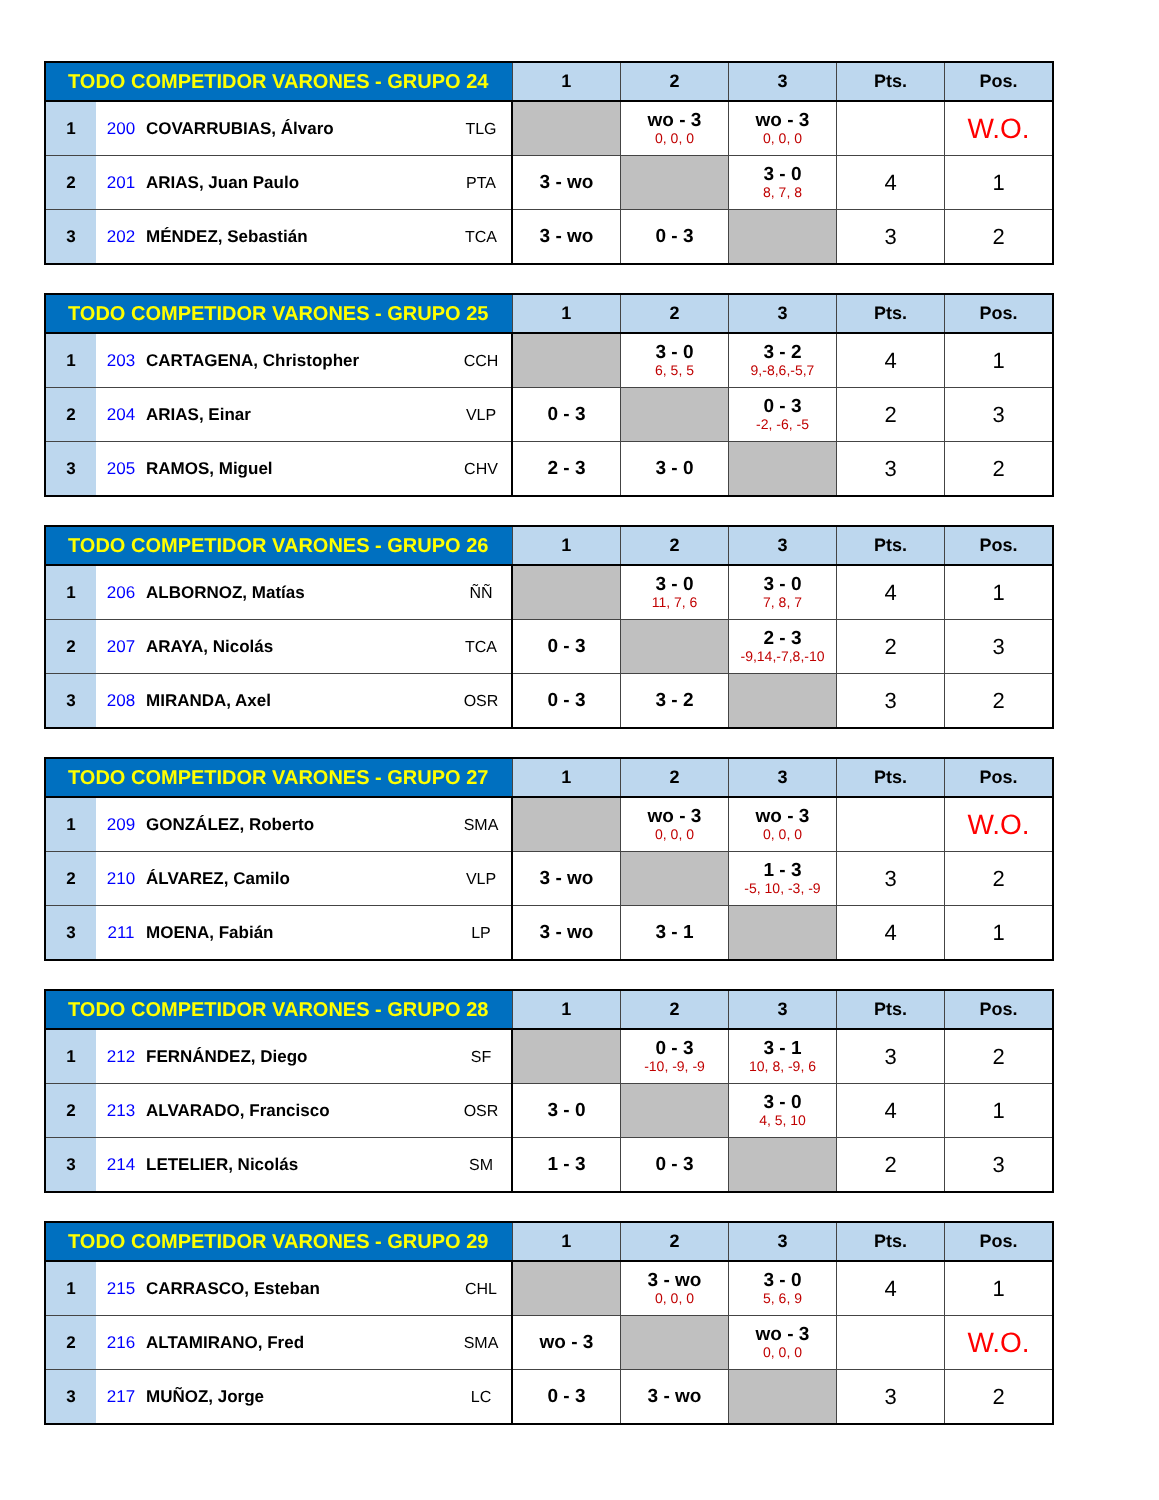| TODO COMPETIDOR VARONES - GRUPO 24 | | | | 1 | 2 | 3 | Pts. | Pos. |
| --- | --- | --- | --- | --- | --- | --- | --- | --- |
| 1 | 200 | COVARRUBIAS, Álvaro | TLG | | wo - 3 0, 0, 0 | wo - 3 0, 0, 0 | | W.O. |
| 2 | 201 | ARIAS, Juan Paulo | PTA | 3 - wo | | 3 - 0 8, 7, 8 | 4 | 1 |
| 3 | 202 | MÉNDEZ, Sebastián | TCA | 3 - wo | 0 - 3 | | 3 | 2 |
| TODO COMPETIDOR VARONES - GRUPO 25 | | | | 1 | 2 | 3 | Pts. | Pos. |
| --- | --- | --- | --- | --- | --- | --- | --- | --- |
| 1 | 203 | CARTAGENA, Christopher | CCH | | 3 - 0 6, 5, 5 | 3 - 2 9,-8,6,-5,7 | 4 | 1 |
| 2 | 204 | ARIAS, Einar | VLP | 0 - 3 | | 0 - 3 -2, -6, -5 | 2 | 3 |
| 3 | 205 | RAMOS, Miguel | CHV | 2 - 3 | 3 - 0 | | 3 | 2 |
| TODO COMPETIDOR VARONES - GRUPO 26 | | | | 1 | 2 | 3 | Pts. | Pos. |
| --- | --- | --- | --- | --- | --- | --- | --- | --- |
| 1 | 206 | ALBORNOZ, Matías | ÑÑ | | 3 - 0 11, 7, 6 | 3 - 0 7, 8, 7 | 4 | 1 |
| 2 | 207 | ARAYA, Nicolás | TCA | 0 - 3 | | 2 - 3 -9,14,-7,8,-10 | 2 | 3 |
| 3 | 208 | MIRANDA, Axel | OSR | 0 - 3 | 3 - 2 | | 3 | 2 |
| TODO COMPETIDOR VARONES - GRUPO 27 | | | | 1 | 2 | 3 | Pts. | Pos. |
| --- | --- | --- | --- | --- | --- | --- | --- | --- |
| 1 | 209 | GONZÁLEZ, Roberto | SMA | | wo - 3 0, 0, 0 | wo - 3 0, 0, 0 | | W.O. |
| 2 | 210 | ÁLVAREZ, Camilo | VLP | 3 - wo | | 1 - 3 -5, 10, -3, -9 | 3 | 2 |
| 3 | 211 | MOENA, Fabián | LP | 3 - wo | 3 - 1 | | 4 | 1 |
| TODO COMPETIDOR VARONES - GRUPO 28 | | | | 1 | 2 | 3 | Pts. | Pos. |
| --- | --- | --- | --- | --- | --- | --- | --- | --- |
| 1 | 212 | FERNÁNDEZ, Diego | SF | | 0 - 3 -10, -9, -9 | 3 - 1 10, 8, -9, 6 | 3 | 2 |
| 2 | 213 | ALVARADO, Francisco | OSR | 3 - 0 | | 3 - 0 4, 5, 10 | 4 | 1 |
| 3 | 214 | LETELIER, Nicolás | SM | 1 - 3 | 0 - 3 | | 2 | 3 |
| TODO COMPETIDOR VARONES - GRUPO 29 | | | | 1 | 2 | 3 | Pts. | Pos. |
| --- | --- | --- | --- | --- | --- | --- | --- | --- |
| 1 | 215 | CARRASCO, Esteban | CHL | | 3 - wo 0, 0, 0 | 3 - 0 5, 6, 9 | 4 | 1 |
| 2 | 216 | ALTAMIRANO, Fred | SMA | wo - 3 | | wo - 3 0, 0, 0 | | W.O. |
| 3 | 217 | MUÑOZ, Jorge | LC | 0 - 3 | 3 - wo | | 3 | 2 |